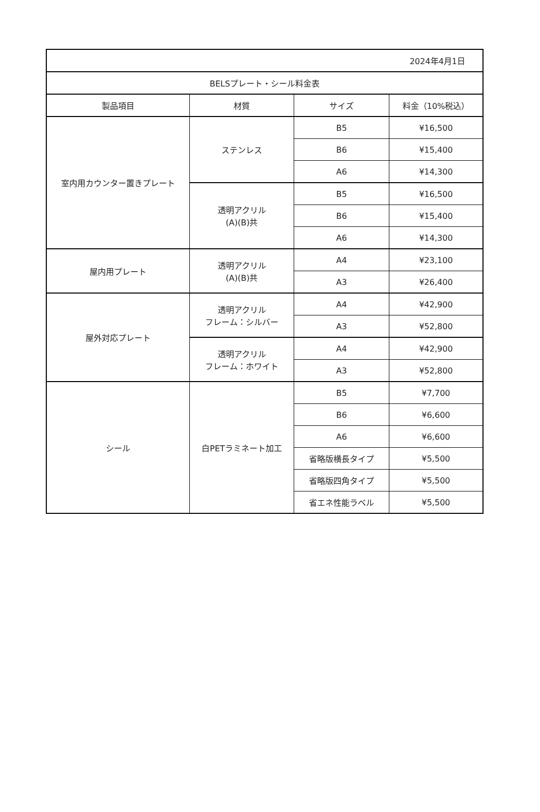| 2024年4月1日 | | | |
| BELSプレート・シール料金表 | | | |
| 製品項目 | 材質 | サイズ | 料金（10%税込） |
| 室内用カウンター置きプレート | ステンレス | B5 | ¥16,500 |
| | | B6 | ¥15,400 |
| | | A6 | ¥14,300 |
| | 透明アクリル (A)(B)共 | B5 | ¥16,500 |
| | | B6 | ¥15,400 |
| | | A6 | ¥14,300 |
| 屋内用プレート | 透明アクリル (A)(B)共 | A4 | ¥23,100 |
| | | A3 | ¥26,400 |
| 屋外対応プレート | 透明アクリル フレーム：シルバー | A4 | ¥42,900 |
| | | A3 | ¥52,800 |
| | 透明アクリル フレーム：ホワイト | A4 | ¥42,900 |
| | | A3 | ¥52,800 |
| シール | 白PETラミネート加工 | B5 | ¥7,700 |
| | | B6 | ¥6,600 |
| | | A6 | ¥6,600 |
| | | 省略版横長タイプ | ¥5,500 |
| | | 省略版四角タイプ | ¥5,500 |
| | | 省エネ性能ラベル | ¥5,500 |